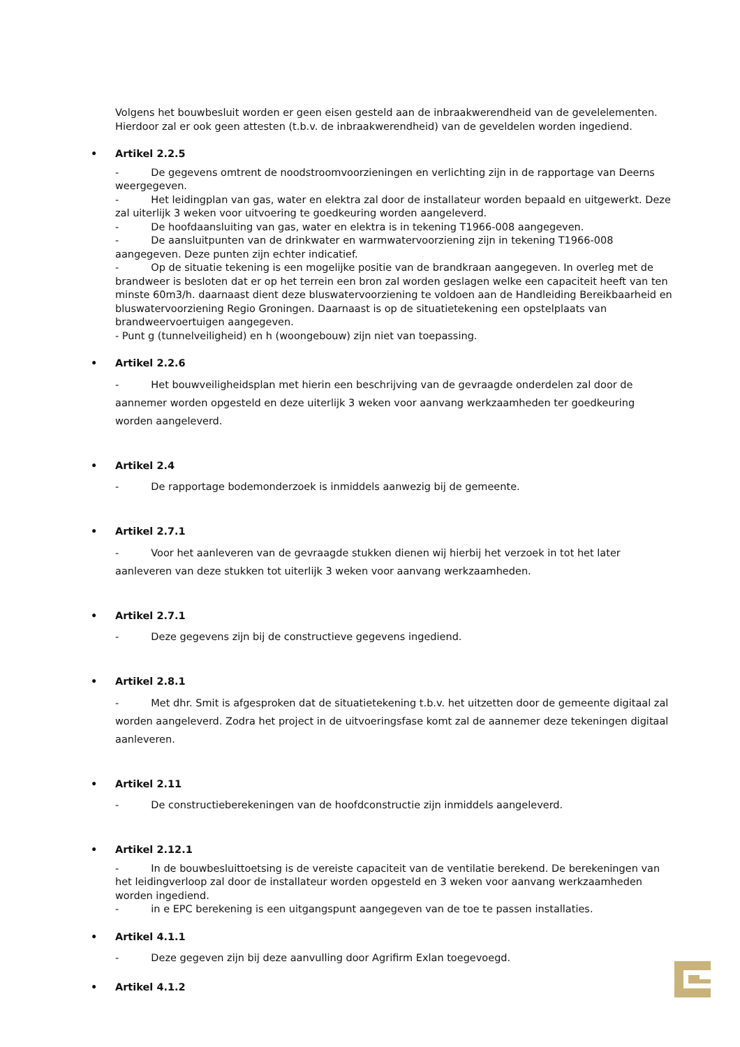Volgens het bouwbesluit worden er geen eisen gesteld aan de inbraakwerendheid van de gevelelementen. Hierdoor zal er ook geen attesten (t.b.v. de inbraakwerendheid) van de geveldelen worden ingediend.
• Artikel 2.2.5
- De gegevens omtrent de noodstroomvoorzieningen en verlichting zijn in de rapportage van Deerns weergegeven.
- Het leidingplan van gas, water en elektra zal door de installateur worden bepaald en uitgewerkt. Deze zal uiterlijk 3 weken voor uitvoering te goedkeuring worden aangeleverd.
- De hoofdaansluiting van gas, water en elektra is in tekening T1966-008 aangegeven.
- De aansluitpunten van de drinkwater en warmwatervoorziening zijn in tekening T1966-008 aangegeven. Deze punten zijn echter indicatief.
- Op de situatie tekening is een mogelijke positie van de brandkraan aangegeven. In overleg met de brandweer is besloten dat er op het terrein een bron zal worden geslagen welke een capaciteit heeft van ten minste 60m3/h. daarnaast dient deze bluswatervoorziening te voldoen aan de Handleiding Bereikbaarheid en bluswatervoorziening Regio Groningen. Daarnaast is op de situatietekening een opstelplaats van brandweervoertuigen aangegeven.
- Punt g (tunnelveiligheid) en h (woongebouw) zijn niet van toepassing.
• Artikel 2.2.6
- Het bouwveiligheidsplan met hierin een beschrijving van de gevraagde onderdelen zal door de aannemer worden opgesteld en deze uiterlijk 3 weken voor aanvang werkzaamheden ter goedkeuring worden aangeleverd.
• Artikel 2.4
- De rapportage bodemonderzoek is inmiddels aanwezig bij de gemeente.
• Artikel 2.7.1
- Voor het aanleveren van de gevraagde stukken dienen wij hierbij het verzoek in tot het later aanleveren van deze stukken tot uiterlijk 3 weken voor aanvang werkzaamheden.
• Artikel 2.7.1
- Deze gegevens zijn bij de constructieve gegevens ingediend.
• Artikel 2.8.1
- Met dhr. Smit is afgesproken dat de situatietekening t.b.v. het uitzetten door de gemeente digitaal zal worden aangeleverd. Zodra het project in de uitvoeringsfase komt zal de aannemer deze tekeningen digitaal aanleveren.
• Artikel 2.11
- De constructieberekeningen van de hoofdconstructie zijn inmiddels aangeleverd.
• Artikel 2.12.1
- In de bouwbesluittoetsing is de vereiste capaciteit van de ventilatie berekend. De berekeningen van het leidingverloop zal door de installateur worden opgesteld en 3 weken voor aanvang werkzaamheden worden ingediend.
- in e EPC berekening is een uitgangspunt aangegeven van de toe te passen installaties.
• Artikel 4.1.1
- Deze gegeven zijn bij deze aanvulling door Agrifirm Exlan toegevoegd.
• Artikel 4.1.2